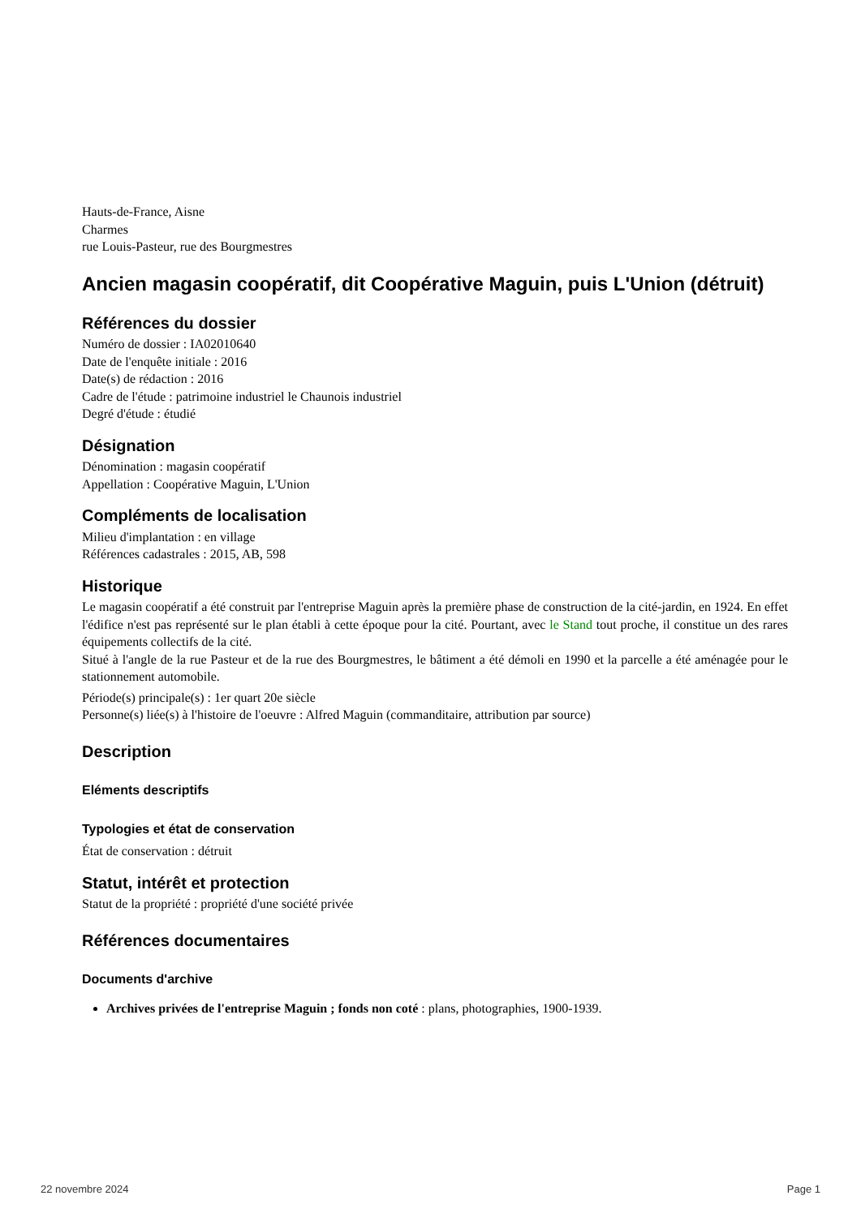Hauts-de-France, Aisne
Charmes
rue Louis-Pasteur, rue des Bourgmestres
Ancien magasin coopératif, dit Coopérative Maguin, puis L'Union (détruit)
Références du dossier
Numéro de dossier : IA02010640
Date de l'enquête initiale : 2016
Date(s) de rédaction : 2016
Cadre de l'étude : patrimoine industriel le Chaunois industriel
Degré d'étude : étudié
Désignation
Dénomination : magasin coopératif
Appellation : Coopérative Maguin, L'Union
Compléments de localisation
Milieu d'implantation : en village
Références cadastrales : 2015, AB, 598
Historique
Le magasin coopératif a été construit par l'entreprise Maguin après la première phase de construction de la cité-jardin, en 1924. En effet l'édifice n'est pas représenté sur le plan établi à cette époque pour la cité. Pourtant, avec le Stand tout proche, il constitue un des rares équipements collectifs de la cité.
Situé à l'angle de la rue Pasteur et de la rue des Bourgmestres, le bâtiment a été démoli en 1990 et la parcelle a été aménagée pour le stationnement automobile.
Période(s) principale(s) : 1er quart 20e siècle
Personne(s) liée(s) à l'histoire de l'oeuvre : Alfred Maguin (commanditaire, attribution par source)
Description
Eléments descriptifs
Typologies et état de conservation
État de conservation : détruit
Statut, intérêt et protection
Statut de la propriété : propriété d'une société privée
Références documentaires
Documents d'archive
Archives privées de l'entreprise Maguin ; fonds non coté : plans, photographies, 1900-1939.
22 novembre 2024 Page 1